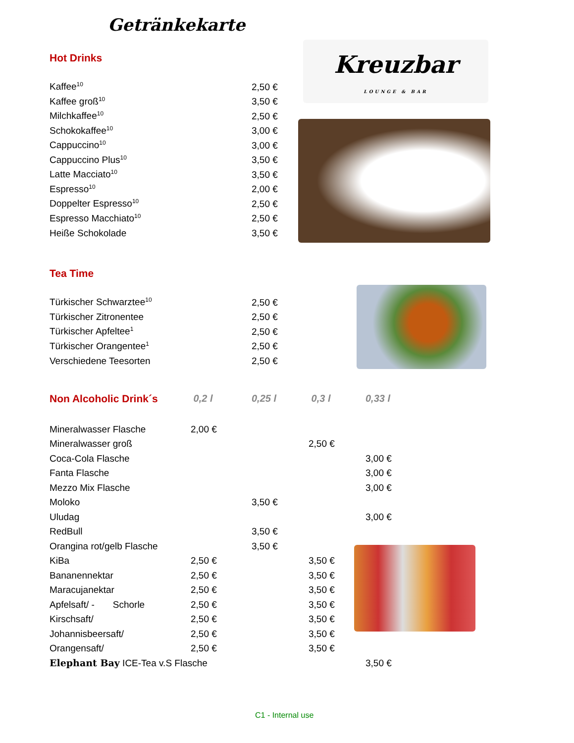Getränkekarte
Kreuzbar
LOUNGE & BAR
Hot Drinks
| Kaffee<sup>10</sup> | 2,50 € |
| Kaffee groß<sup>10</sup> | 3,50 € |
| Milchkaffee<sup>10</sup> | 2,50 € |
| Schokokaffee<sup>10</sup> | 3,00 € |
| Cappuccino<sup>10</sup> | 3,00 € |
| Cappuccino Plus<sup>10</sup> | 3,50 € |
| Latte Macciato<sup>10</sup> | 3,50 € |
| Espresso<sup>10</sup> | 2,00 € |
| Doppelter Espresso<sup>10</sup> | 2,50 € |
| Espresso Macchiato<sup>10</sup> | 2,50 € |
| Heiße Schokolade | 3,50 € |
Tea Time
| Türkischer Schwarztee<sup>10</sup> | 2,50 € |
| Türkischer Zitronentee | 2,50 € |
| Türkischer Apfeltee<sup>1</sup> | 2,50 € |
| Türkischer Orangentee<sup>1</sup> | 2,50 € |
| Verschiedene Teesorten | 2,50 € |
| Non Alcoholic Drink´s | 0,2 l | 0,25 l | 0,3 l | 0,33 l |
| Mineralwasser Flasche | 2,00 € | | | |
| Mineralwasser groß | | | 2,50 € | |
| Coca-Cola Flasche | | | | 3,00 € |
| Fanta Flasche | | | | 3,00 € |
| Mezzo Mix Flasche | | | | 3,00 € |
| Moloko | | 3,50 € | | |
| Uludag | | | | 3,00 € |
| RedBull | | 3,50 € | | |
| Orangina rot/gelb Flasche | | 3,50 € | | |
| KiBa | 2,50 € | | 3,50 € | |
| Bananennektar | 2,50 € | | 3,50 € | |
| Maracujanektar | 2,50 € | | 3,50 € | |
| Apfelsaft/ - Schorle | 2,50 € | | 3,50 € | |
| Kirschsaft/ | 2,50 € | | 3,50 € | |
| Johannisbeersaft/ | 2,50 € | | 3,50 € | |
| Orangensaft/ | 2,50 € | | 3,50 € | |
| Elephant Bay ICE-Tea v.S Flasche | | | | 3,50 € |
C1 - Internal use